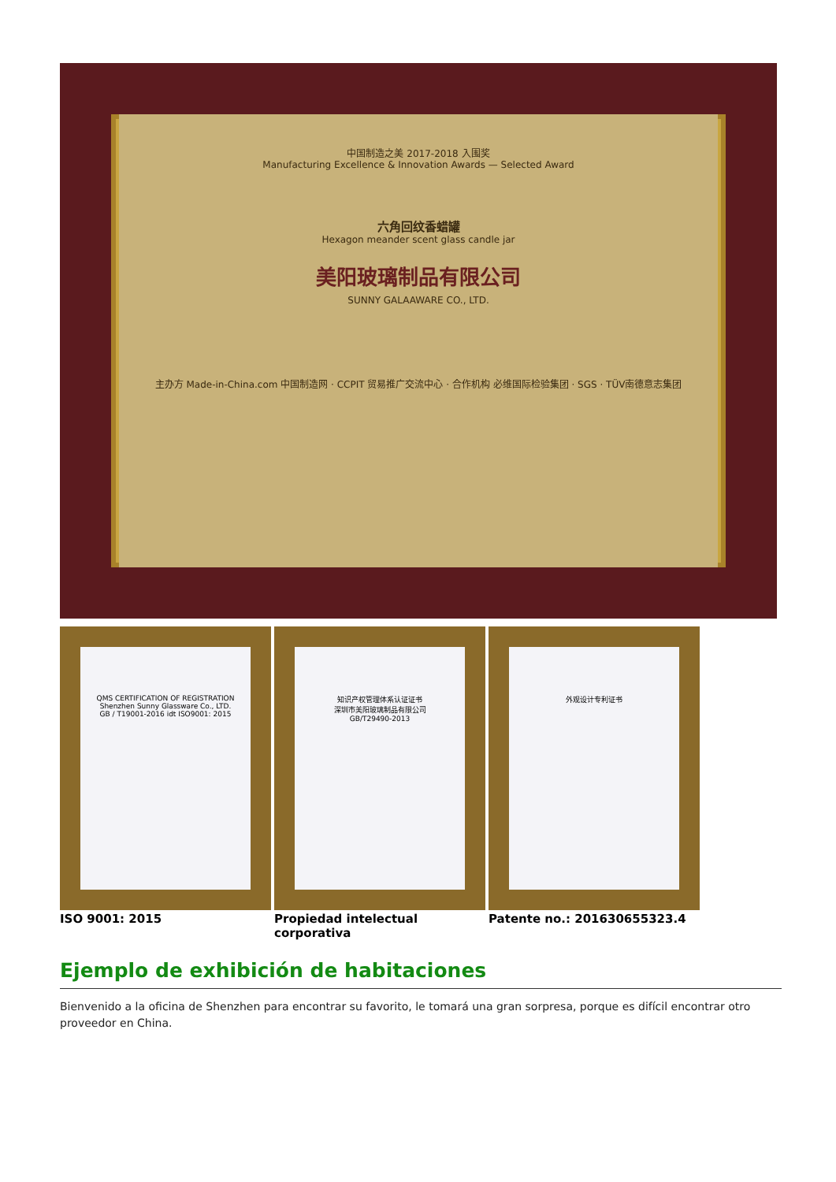中国制造之美 2017-2018 入围奖
Manufacturing Excellence & Innovation Awards — Selected Award
六角回纹香蜡罐
Hexagon meander scent glass candle jar
美阳玻璃制品有限公司
SUNNY GALAAWARE CO., LTD.
主办方 Made-in-China.com 中国制造网 · CCPIT 贸易推广交流中心 · 合作机构 必维国际检验集团 · SGS · TÜV南德意志集团
QMS CERTIFICATION OF REGISTRATION
Shenzhen Sunny Glassware Co., LTD.
GB / T19001-2016 idt ISO9001: 2015
知识产权管理体系认证证书
深圳市美阳玻璃制品有限公司
GB/T29490-2013
外观设计专利证书
ISO 9001: 2015 Propiedad intelectual corporativa Patente no.: 201630655323.4
Ejemplo de exhibición de habitaciones
Bienvenido a la oficina de Shenzhen para encontrar su favorito, le tomará una gran sorpresa, porque es difícil encontrar otro proveedor en China.